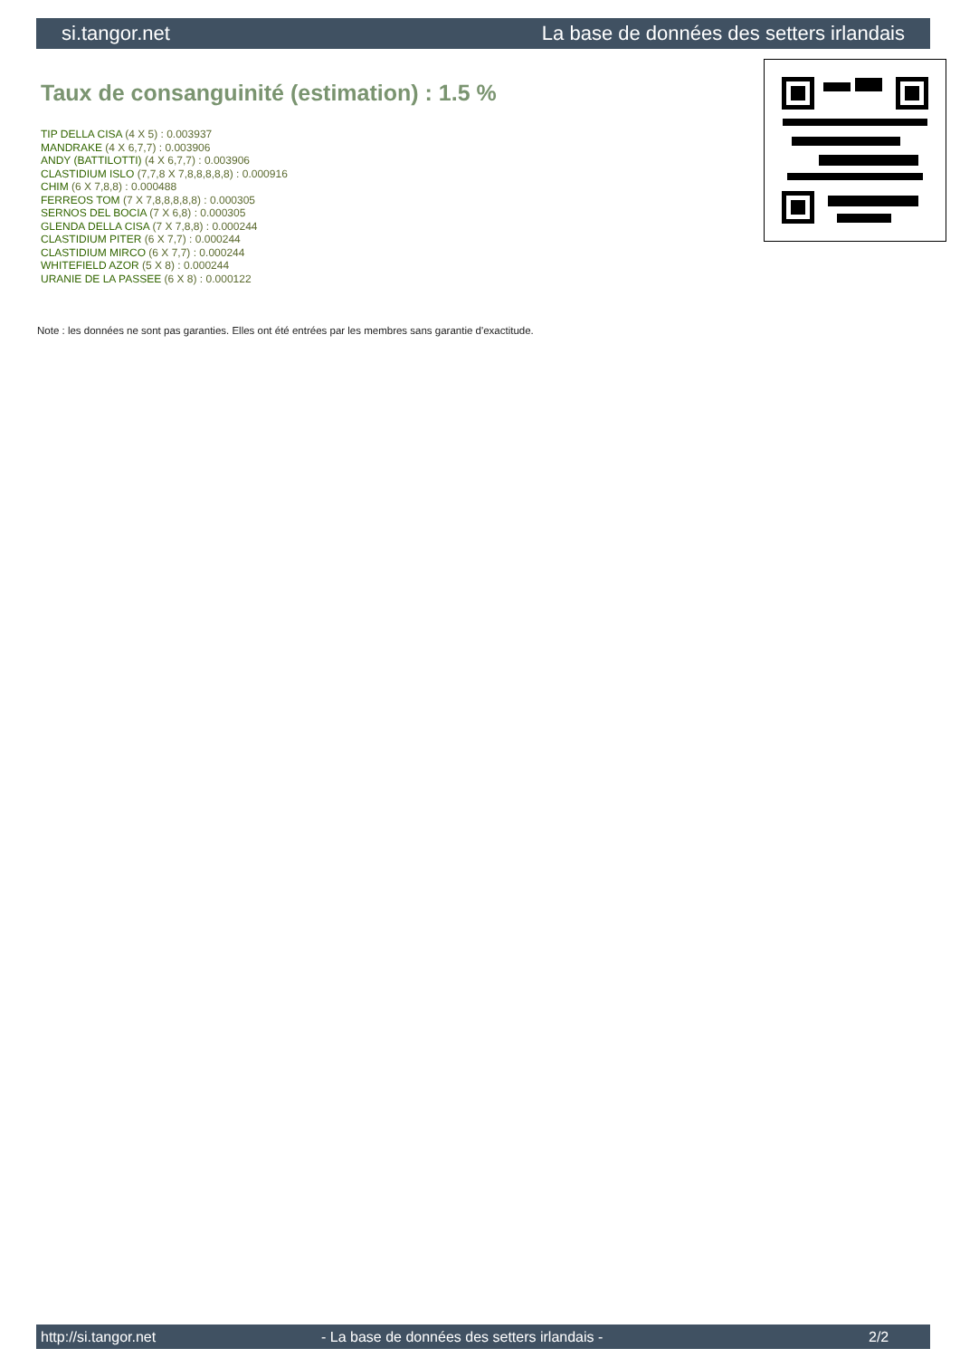si.tangor.net La base de données des setters irlandais
Taux de consanguinité (estimation) : 1.5 %
TIP DELLA CISA (4 X 5) : 0.003937
MANDRAKE (4 X 6,7,7) : 0.003906
ANDY (BATTILOTTI) (4 X 6,7,7) : 0.003906
CLASTIDIUM ISLO (7,7,8 X 7,8,8,8,8,8) : 0.000916
CHIM (6 X 7,8,8) : 0.000488
FERREOS TOM (7 X 7,8,8,8,8,8) : 0.000305
SERNOS DEL BOCIA (7 X 6,8) : 0.000305
GLENDA DELLA CISA (7 X 7,8,8) : 0.000244
CLASTIDIUM PITER (6 X 7,7) : 0.000244
CLASTIDIUM MIRCO (6 X 7,7) : 0.000244
WHITEFIELD AZOR (5 X 8) : 0.000244
URANIE DE LA PASSEE (6 X 8) : 0.000122
Note : les données ne sont pas garanties. Elles ont été entrées par les membres sans garantie d'exactitude.
http://si.tangor.net - La base de données des setters irlandais - 2/2